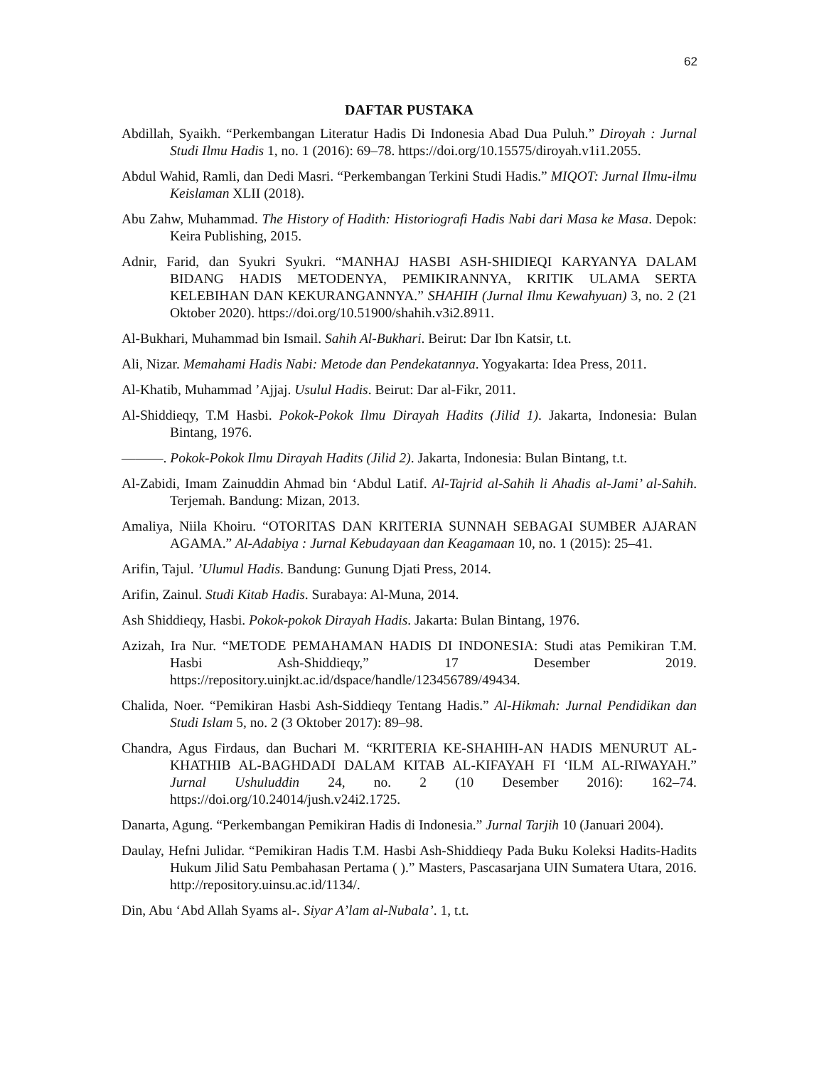62
DAFTAR PUSTAKA
Abdillah, Syaikh. “Perkembangan Literatur Hadis Di Indonesia Abad Dua Puluh.” Diroyah : Jurnal Studi Ilmu Hadis 1, no. 1 (2016): 69–78. https://doi.org/10.15575/diroyah.v1i1.2055.
Abdul Wahid, Ramli, dan Dedi Masri. “Perkembangan Terkini Studi Hadis.” MIQOT: Jurnal Ilmu-ilmu Keislaman XLII (2018).
Abu Zahw, Muhammad. The History of Hadith: Historiografi Hadis Nabi dari Masa ke Masa. Depok: Keira Publishing, 2015.
Adnir, Farid, dan Syukri Syukri. “MANHAJ HASBI ASH-SHIDIEQI KARYANYA DALAM BIDANG HADIS METODENYA, PEMIKIRANNYA, KRITIK ULAMA SERTA KELEBIHAN DAN KEKURANGANNYA.” SHAHIH (Jurnal Ilmu Kewahyuan) 3, no. 2 (21 Oktober 2020). https://doi.org/10.51900/shahih.v3i2.8911.
Al-Bukhari, Muhammad bin Ismail. Sahih Al-Bukhari. Beirut: Dar Ibn Katsir, t.t.
Ali, Nizar. Memahami Hadis Nabi: Metode dan Pendekatannya. Yogyakarta: Idea Press, 2011.
Al-Khatib, Muhammad ’Ajjaj. Usulul Hadis. Beirut: Dar al-Fikr, 2011.
Al-Shiddieqy, T.M Hasbi. Pokok-Pokok Ilmu Dirayah Hadits (Jilid 1). Jakarta, Indonesia: Bulan Bintang, 1976.
———. Pokok-Pokok Ilmu Dirayah Hadits (Jilid 2). Jakarta, Indonesia: Bulan Bintang, t.t.
Al-Zabidi, Imam Zainuddin Ahmad bin ‘Abdul Latif. Al-Tajrid al-Sahih li Ahadis al-Jami’ al-Sahih. Terjemah. Bandung: Mizan, 2013.
Amaliya, Niila Khoiru. “OTORITAS DAN KRITERIA SUNNAH SEBAGAI SUMBER AJARAN AGAMA.” Al-Adabiya : Jurnal Kebudayaan dan Keagamaan 10, no. 1 (2015): 25–41.
Arifin, Tajul. ’Ulumul Hadis. Bandung: Gunung Djati Press, 2014.
Arifin, Zainul. Studi Kitab Hadis. Surabaya: Al-Muna, 2014.
Ash Shiddieqy, Hasbi. Pokok-pokok Dirayah Hadis. Jakarta: Bulan Bintang, 1976.
Azizah, Ira Nur. “METODE PEMAHAMAN HADIS DI INDONESIA: Studi atas Pemikiran T.M. Hasbi Ash-Shiddieqy,” 17 Desember 2019. https://repository.uinjkt.ac.id/dspace/handle/123456789/49434.
Chalida, Noer. “Pemikiran Hasbi Ash-Siddieqy Tentang Hadis.” Al-Hikmah: Jurnal Pendidikan dan Studi Islam 5, no. 2 (3 Oktober 2017): 89–98.
Chandra, Agus Firdaus, dan Buchari M. “KRITERIA KE-SHAHIH-AN HADIS MENURUT AL-KHATHIB AL-BAGHDADI DALAM KITAB AL-KIFAYAH FI ‘ILM AL-RIWAYAH.” Jurnal Ushuluddin 24, no. 2 (10 Desember 2016): 162–74. https://doi.org/10.24014/jush.v24i2.1725.
Danarta, Agung. “Perkembangan Pemikiran Hadis di Indonesia.” Jurnal Tarjih 10 (Januari 2004).
Daulay, Hefni Julidar. “Pemikiran Hadis T.M. Hasbi Ash-Shiddieqy Pada Buku Koleksi Hadits-Hadits Hukum Jilid Satu Pembahasan Pertama ( ).” Masters, Pascasarjana UIN Sumatera Utara, 2016. http://repository.uinsu.ac.id/1134/.
Din, Abu ‘Abd Allah Syams al-. Siyar A’lam al-Nubala’. 1, t.t.